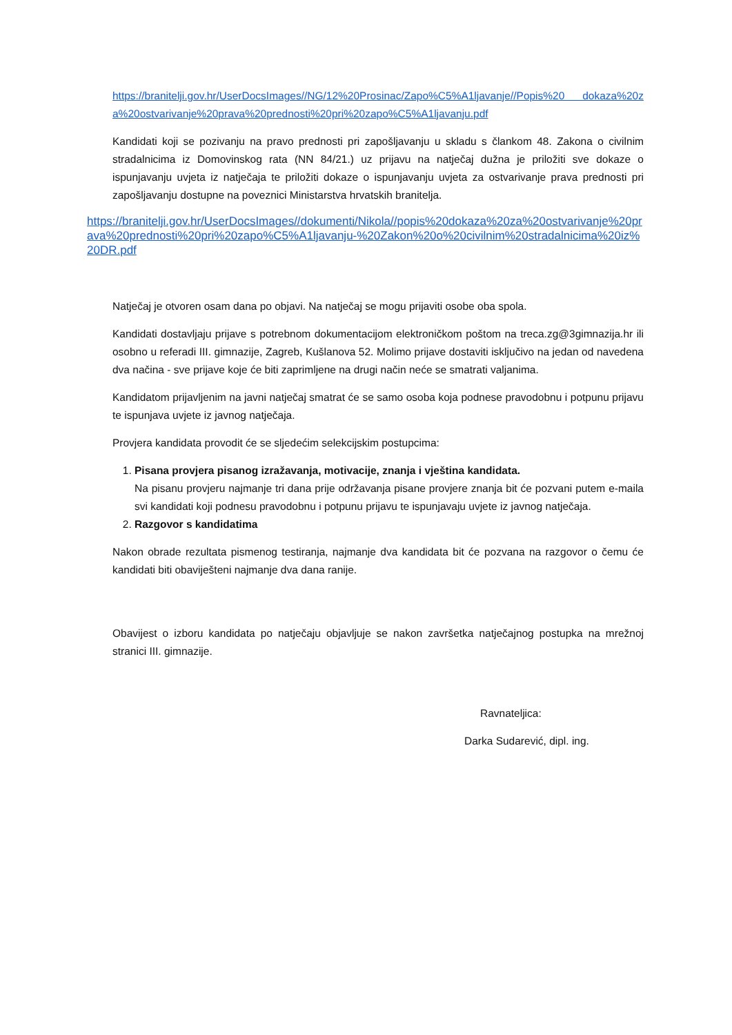https://branitelji.gov.hr/UserDocsImages//NG/12%20Prosinac/Zapo%C5%A1ljavanje//Popis%20 dokaza%20za%20ostvarivanje%20prava%20prednosti%20pri%20zapo%C5%A1ljavanju.pdf
Kandidati koji se pozivanju na pravo prednosti pri zapošljavanju u skladu s člankom 48. Zakona o civilnim stradalnicima iz Domovinskog rata (NN 84/21.) uz prijavu na natječaj dužna je priložiti sve dokaze o ispunjavanju uvjeta iz natječaja te priložiti dokaze o ispunjavanju uvjeta za ostvarivanje prava prednosti pri zapošljavanju dostupne na poveznici Ministarstva hrvatskih branitelja.
https://branitelji.gov.hr/UserDocsImages//dokumenti/Nikola//popis%20dokaza%20za%20ostvarivanje%20prava%20prednosti%20pri%20zapo%C5%A1ljavanju-%20Zakon%20o%20civilnim%20stradalnicima%20iz%20DR.pdf
Natječaj je otvoren osam dana po objavi. Na natječaj se mogu prijaviti osobe oba spola.
Kandidati dostavljaju prijave s potrebnom dokumentacijom elektroničkom poštom na treca.zg@3gimnazija.hr ili osobno u referadi III. gimnazije, Zagreb, Kušlanova 52. Molimo prijave dostaviti isključivo na jedan od navedena dva načina - sve prijave koje će biti zaprimljene na drugi način neće se smatrati valjanima.
Kandidatom prijavljenim na javni natječaj smatrat će se samo osoba koja podnese pravodobnu i potpunu prijavu te ispunjava uvjete iz javnog natječaja.
Provjera kandidata provodit će se sljedećim selekcijskim postupcima:
1. Pisana provjera pisanog izražavanja, motivacije, znanja i vještina kandidata.
Na pisanu provjeru najmanje tri dana prije održavanja pisane provjere znanja bit će pozvani putem e-maila svi kandidati koji podnesu pravodobnu i potpunu prijavu te ispunjavaju uvjete iz javnog natječaja.
2. Razgovor s kandidatima
Nakon obrade rezultata pismenog testiranja, najmanje dva kandidata bit će pozvana na razgovor o čemu će kandidati biti obaviješteni najmanje dva dana ranije.
Obavijest o izboru kandidata po natječaju objavljuje se nakon završetka natječajnog postupka na mrežnoj stranici III. gimnazije.
Ravnateljica:
Darka Sudarević, dipl. ing.